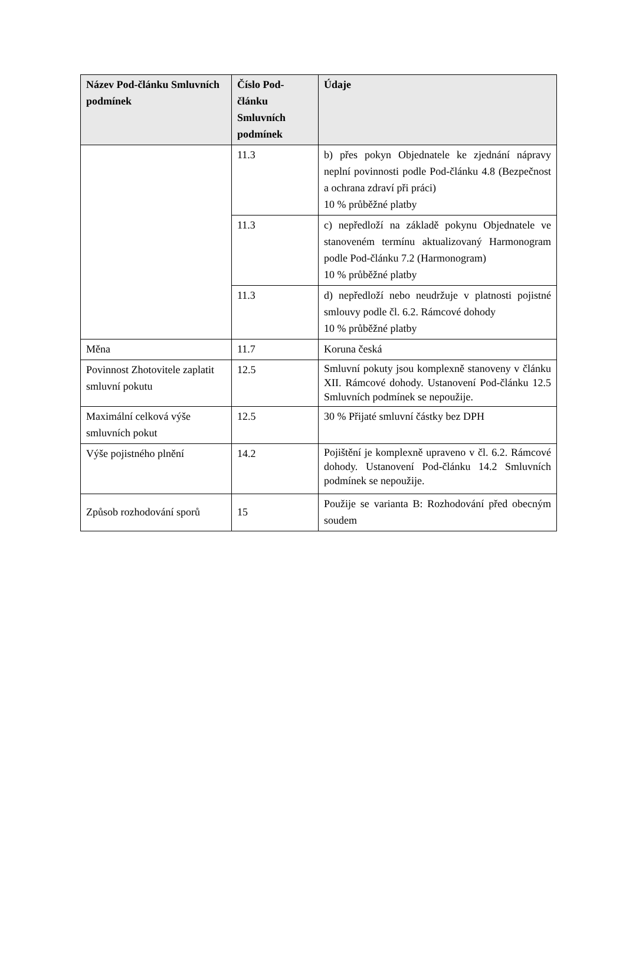| Název Pod-článku Smluvních podmínek | Číslo Pod-článku Smluvních podmínek | Údaje |
| --- | --- | --- |
| | 11.3 | b) přes pokyn Objednatele ke zjednání nápravy neplní povinnosti podle Pod-článku 4.8 (Bezpečnost a ochrana zdraví při práci) 10 % průběžné platby |
| | 11.3 | c) nepředloží na základě pokynu Objednatele ve stanoveném termínu aktualizovaný Harmonogram podle Pod-článku 7.2 (Harmonogram) 10 % průběžné platby |
| | 11.3 | d) nepředloží nebo neudržuje v platnosti pojistné smlouvy podle čl. 6.2. Rámcové dohody 10 % průběžné platby |
| Měna | 11.7 | Koruna česká |
| Povinnost Zhotovitele zaplatit smluvní pokutu | 12.5 | Smluvní pokuty jsou komplexně stanoveny v článku XII. Rámcové dohody. Ustanovení Pod-článku 12.5 Smluvních podmínek se nepoužije. |
| Maximální celková výše smluvních pokut | 12.5 | 30 % Přijaté smluvní částky bez DPH |
| Výše pojistného plnění | 14.2 | Pojištění je komplexně upraveno v čl. 6.2. Rámcové dohody. Ustanovení Pod-článku 14.2 Smluvních podmínek se nepoužije. |
| Způsob rozhodování sporů | 15 | Použije se varianta B: Rozhodování před obecným soudem |